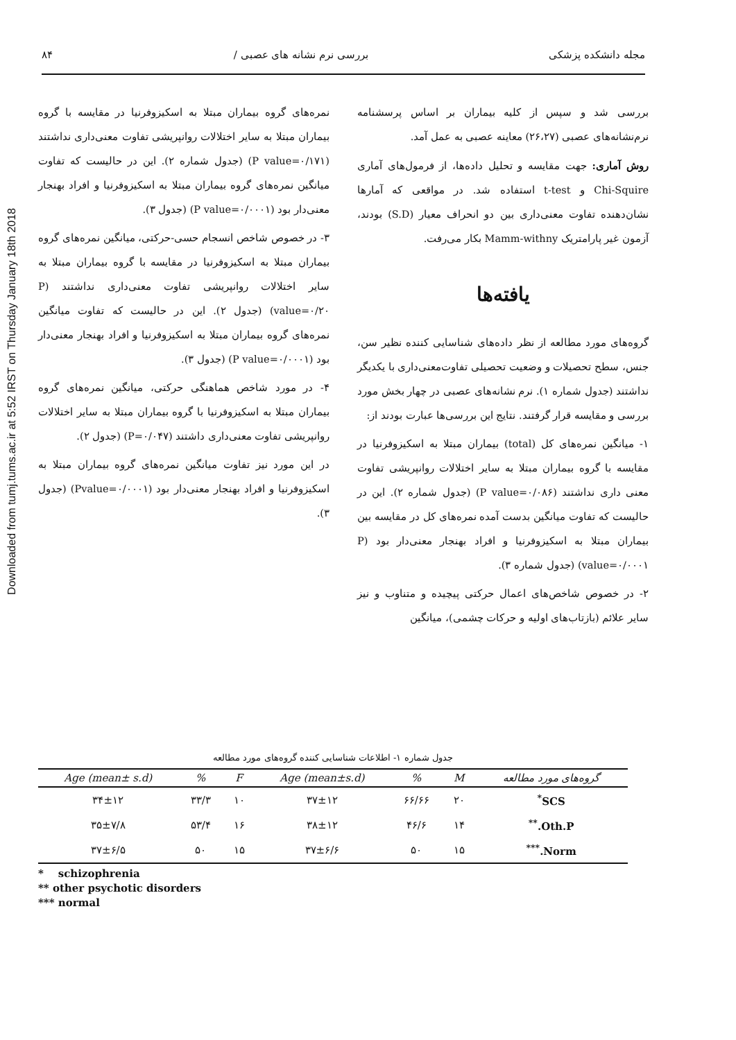Downloaded from tumj.tums.ac.ir at 5:52 IRST on Thursday January 18th 2018
مجله دانشکده پزشکی بررسی نرم نشانه های عصبی / ۸۴
بررسی شد و سپس از کلیه بیماران بر اساس پرسشنامه نرم‌نشانه‌های عصبی (۲۶،۲۷) معاینه عصبی به عمل آمد.
روش آماری: جهت مقایسه و تحلیل داده‌ها، از فرمول‌های آماری Chi-Squire و t-test استفاده شد. در مواقعی که آمارها نشان‌دهنده تفاوت معنی‌داری بین دو انحراف معیار (S.D) بودند، آزمون غیر پارامتریک Mamm-withny بکار می‌رفت.
یافته‌ها
گروه‌های مورد مطالعه از نظر داده‌های شناسایی کننده نظیر سن، جنس، سطح تحصیلات و وضعیت تحصیلی تفاوت‌معنی‌داری با یکدیگر نداشتند (جدول شماره ۱). نرم نشانه‌های عصبی در چهار بخش مورد بررسی و مقایسه قرار گرفتند. نتایج این بررسی‌ها عبارت بودند از:
۱- میانگین نمره‌های کل (total) بیماران مبتلا به اسکیزوفرنیا در مقایسه با گروه بیماران مبتلا به سایر اختلالات روانپریشی تفاوت معنی داری نداشتند (P value=۰/۰۸۶) (جدول شماره ۲). این در حالیست که تفاوت میانگین بدست آمده نمره‌های کل در مقایسه بین بیماران مبتلا به اسکیزوفرنیا و افراد بهنجار معنی‌دار بود (P value=۰/۰۰۰۱) (جدول شماره ۳).
۲- در خصوص شاخص‌های اعمال حرکتی پیچیده و متناوب و نیز سایر علائم (بازتاب‌های اولیه و حرکات چشمی)، میانگین
نمره‌های گروه بیماران مبتلا به اسکیزوفرنیا در مقایسه با گروه بیماران مبتلا به سایر اختلالات روانپریشی تفاوت معنی‌داری نداشتند (P value=۰/۱۷۱) (جدول شماره ۲). این در حالیست که تفاوت میانگین نمره‌های گروه بیماران مبتلا به اسکیزوفرنیا و افراد بهنجار معنی‌دار بود (P value=۰/۰۰۰۱) (جدول ۳).
۳- در خصوص شاخص انسجام حسی-حرکتی، میانگین نمره‌های گروه بیماران مبتلا به اسکیزوفرنیا در مقایسه با گروه بیماران مبتلا به سایر اختلالات روانپریشی تفاوت معنی‌داری نداشتند (P value=۰/۲۰) (جدول ۲). این در حالیست که تفاوت میانگین نمره‌های گروه بیماران مبتلا به اسکیزوفرنیا و افراد بهنجار معنی‌دار بود (P value=۰/۰۰۰۱) (جدول ۳).
۴- در مورد شاخص هماهنگی حرکتی، میانگین نمره‌های گروه بیماران مبتلا به اسکیزوفرنیا با گروه بیماران مبتلا به سایر اختلالات روانپریشی تفاوت معنی‌داری داشتند (P=۰/۰۴۷) (جدول ۲).
در این مورد نیز تفاوت میانگین نمره‌های گروه بیماران مبتلا به اسکیزوفرنیا و افراد بهنجار معنی‌دار بود (Pvalue=۰/۰۰۰۱) (جدول ۳).
جدول شماره ۱- اطلاعات شناسایی کننده گروه‌های مورد مطالعه
| گروه‌های مورد مطالعه | M | % | Age (mean±s.d) | F | % | Age (mean± s.d) |
| --- | --- | --- | --- | --- | --- | --- |
| SCS<sup>*</sup> | ۲۰ | ۶۶/۶۶ | ۳۷±۱۲ | ۱۰ | ۳۳/۳ | ۳۴±۱۲ |
| Oth.P.<sup>**</sup> | ۱۴ | ۴۶/۶ | ۳۸±۱۲ | ۱۶ | ۵۳/۴ | ۳۵±۷/۸ |
| Norm.<sup>***</sup> | ۱۵ | ۵۰ | ۳۷±۶/۶ | ۱۵ | ۵۰ | ۳۷±۶/۵ |
* schizophrenia
** other psychotic disorders
*** normal